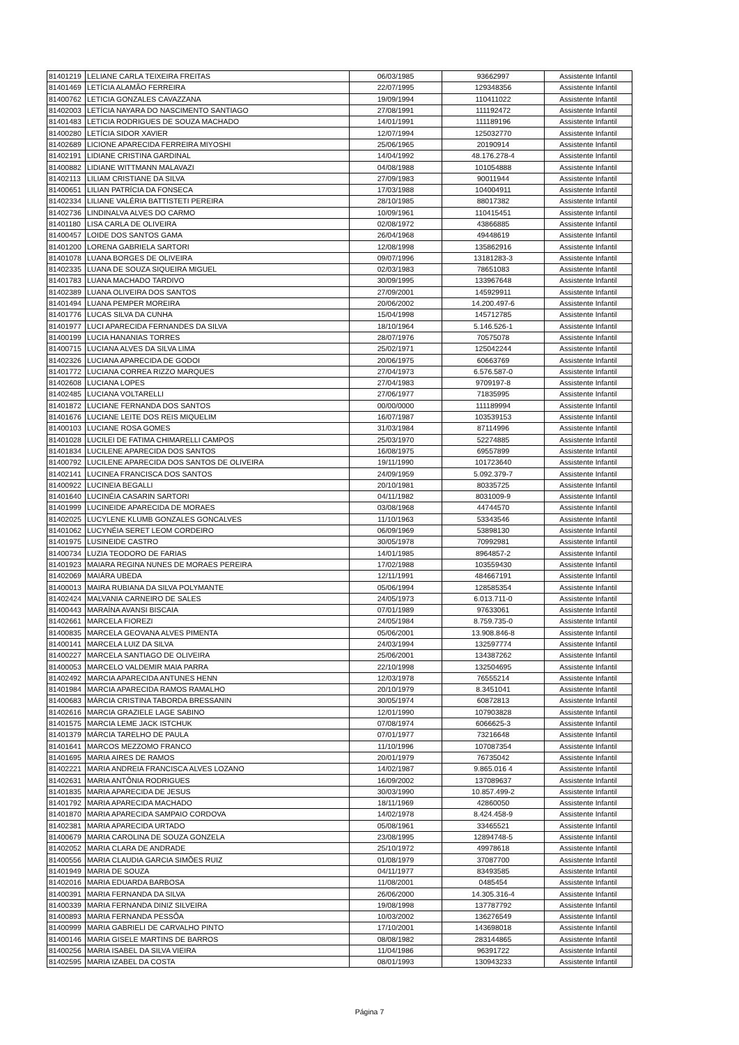| 81401219 | LELIANE CARLA TEIXEIRA FREITAS | 06/03/1985 | 93662997 | Assistente Infantil |
| 81401469 | LETÍCIA ALAMÃO FERREIRA | 22/07/1995 | 129348356 | Assistente Infantil |
| 81400762 | LETICIA GONZALES CAVAZZANA | 19/09/1994 | 110411022 | Assistente Infantil |
| 81402003 | LETÍCIA NAYARA DO NASCIMENTO SANTIAGO | 27/08/1991 | 111192472 | Assistente Infantil |
| 81401483 | LETICIA RODRIGUES DE SOUZA MACHADO | 14/01/1991 | 111189196 | Assistente Infantil |
| 81400280 | LETÍCIA SIDOR XAVIER | 12/07/1994 | 125032770 | Assistente Infantil |
| 81402689 | LICIONE APARECIDA FERREIRA MIYOSHI | 25/06/1965 | 20190914 | Assistente Infantil |
| 81402191 | LIDIANE CRISTINA GARDINAL | 14/04/1992 | 48.176.278-4 | Assistente Infantil |
| 81400882 | LIDIANE WITTMANN MALAVAZI | 04/08/1988 | 101054888 | Assistente Infantil |
| 81402113 | LILIAM CRISTIANE DA SILVA | 27/09/1983 | 90011944 | Assistente Infantil |
| 81400651 | LILIAN PATRÍCIA DA FONSECA | 17/03/1988 | 104004911 | Assistente Infantil |
| 81402334 | LILIANE VALÉRIA BATTISTETI PEREIRA | 28/10/1985 | 88017382 | Assistente Infantil |
| 81402736 | LINDINALVA ALVES DO CARMO | 10/09/1961 | 110415451 | Assistente Infantil |
| 81401180 | LISA CARLA DE OLIVEIRA | 02/08/1972 | 43866885 | Assistente Infantil |
| 81400457 | LOIDE DOS SANTOS GAMA | 26/04/1968 | 49448619 | Assistente Infantil |
| 81401200 | LORENA GABRIELA SARTORI | 12/08/1998 | 135862916 | Assistente Infantil |
| 81401078 | LUANA BORGES DE OLIVEIRA | 09/07/1996 | 13181283-3 | Assistente Infantil |
| 81402335 | LUANA DE SOUZA SIQUEIRA MIGUEL | 02/03/1983 | 78651083 | Assistente Infantil |
| 81401783 | LUANA MACHADO TARDIVO | 30/09/1995 | 133967648 | Assistente Infantil |
| 81402389 | LUANA OLIVEIRA DOS SANTOS | 27/09/2001 | 145929911 | Assistente Infantil |
| 81401494 | LUANA PEMPER MOREIRA | 20/06/2002 | 14.200.497-6 | Assistente Infantil |
| 81401776 | LUCAS SILVA DA CUNHA | 15/04/1998 | 145712785 | Assistente Infantil |
| 81401977 | LUCI APARECIDA FERNANDES DA SILVA | 18/10/1964 | 5.146.526-1 | Assistente Infantil |
| 81400199 | LUCIA HANANIAS TORRES | 28/07/1976 | 70575078 | Assistente Infantil |
| 81400715 | LUCIANA ALVES DA SILVA LIMA | 25/02/1971 | 125042244 | Assistente Infantil |
| 81402326 | LUCIANA APARECIDA DE GODOI | 20/06/1975 | 60663769 | Assistente Infantil |
| 81401772 | LUCIANA CORREA RIZZO MARQUES | 27/04/1973 | 6.576.587-0 | Assistente Infantil |
| 81402608 | LUCIANA LOPES | 27/04/1983 | 9709197-8 | Assistente Infantil |
| 81402485 | LUCIANA VOLTARELLI | 27/06/1977 | 71835995 | Assistente Infantil |
| 81401872 | LUCIANE FERNANDA DOS SANTOS | 00/00/0000 | 111189994 | Assistente Infantil |
| 81401676 | LUCIANE LEITE DOS REIS MIQUELIM | 16/07/1987 | 103539153 | Assistente Infantil |
| 81400103 | LUCIANE ROSA GOMES | 31/03/1984 | 87114996 | Assistente Infantil |
| 81401028 | LUCILEI DE FATIMA CHIMARELLI CAMPOS | 25/03/1970 | 52274885 | Assistente Infantil |
| 81401834 | LUCILENE APARECIDA DOS SANTOS | 16/08/1975 | 69557899 | Assistente Infantil |
| 81400792 | LUCILENE APARECIDA DOS SANTOS DE OLIVEIRA | 19/11/1990 | 101723640 | Assistente Infantil |
| 81402141 | LUCINEA FRANCISCA DOS SANTOS | 24/09/1959 | 5.092.379-7 | Assistente Infantil |
| 81400922 | LUCINEIA BEGALLI | 20/10/1981 | 80335725 | Assistente Infantil |
| 81401640 | LUCINÉIA CASARIN SARTORI | 04/11/1982 | 8031009-9 | Assistente Infantil |
| 81401999 | LUCINEIDE APARECIDA DE MORAES | 03/08/1968 | 44744570 | Assistente Infantil |
| 81402025 | LUCYLENE KLUMB GONZALES GONCALVES | 11/10/1963 | 53343546 | Assistente Infantil |
| 81401062 | LUCYNÉIA SERET LEOM CORDEIRO | 06/09/1969 | 53898130 | Assistente Infantil |
| 81401975 | LUSINEIDE CASTRO | 30/05/1978 | 70992981 | Assistente Infantil |
| 81400734 | LUZIA TEODORO DE FARIAS | 14/01/1985 | 8964857-2 | Assistente Infantil |
| 81401923 | MAIARA REGINA NUNES DE MORAES PEREIRA | 17/02/1988 | 103559430 | Assistente Infantil |
| 81402069 | MAIÁRA UBEDA | 12/11/1991 | 484667191 | Assistente Infantil |
| 81400013 | MAIRA RUBIANA DA SILVA POLYMANTE | 05/06/1994 | 128585354 | Assistente Infantil |
| 81402424 | MALVANIA CARNEIRO DE SALES | 24/05/1973 | 6.013.711-0 | Assistente Infantil |
| 81400443 | MARAÍNA AVANSI BISCAIA | 07/01/1989 | 97633061 | Assistente Infantil |
| 81402661 | MARCELA FIOREZI | 24/05/1984 | 8.759.735-0 | Assistente Infantil |
| 81400835 | MARCELA GEOVANA ALVES PIMENTA | 05/06/2001 | 13.908.846-8 | Assistente Infantil |
| 81400141 | MARCELA LUIZ DA SILVA | 24/03/1994 | 132597774 | Assistente Infantil |
| 81400227 | MARCELA SANTIAGO DE OLIVEIRA | 25/06/2001 | 134387262 | Assistente Infantil |
| 81400053 | MARCELO VALDEMIR MAIA PARRA | 22/10/1998 | 132504695 | Assistente Infantil |
| 81402492 | MARCIA APARECIDA ANTUNES HENN | 12/03/1978 | 76555214 | Assistente Infantil |
| 81401984 | MARCIA APARECIDA RAMOS RAMALHO | 20/10/1979 | 8.3451041 | Assistente Infantil |
| 81400683 | MÁRCIA CRISTINA TABORDA BRESSANIN | 30/05/1974 | 60872813 | Assistente Infantil |
| 81402616 | MARCIA GRAZIELE LAGE SABINO | 12/01/1990 | 107903828 | Assistente Infantil |
| 81401575 | MARCIA LEME JACK ISTCHUK | 07/08/1974 | 6066625-3 | Assistente Infantil |
| 81401379 | MÁRCIA TARELHO DE PAULA | 07/01/1977 | 73216648 | Assistente Infantil |
| 81401641 | MARCOS MEZZOMO FRANCO | 11/10/1996 | 107087354 | Assistente Infantil |
| 81401695 | MARIA AIRES DE RAMOS | 20/01/1979 | 76735042 | Assistente Infantil |
| 81402221 | MARIA ANDREIA FRANCISCA ALVES LOZANO | 14/02/1987 | 9.865.016 4 | Assistente Infantil |
| 81402631 | MARIA ANTÔNIA RODRIGUES | 16/09/2002 | 137089637 | Assistente Infantil |
| 81401835 | MARIA APARECIDA DE JESUS | 30/03/1990 | 10.857.499-2 | Assistente Infantil |
| 81401792 | MARIA APARECIDA MACHADO | 18/11/1969 | 42860050 | Assistente Infantil |
| 81401870 | MARIA APARECIDA SAMPAIO CORDOVA | 14/02/1978 | 8.424.458-9 | Assistente Infantil |
| 81402381 | MARIA APARECIDA URTADO | 05/08/1961 | 33465521 | Assistente Infantil |
| 81400679 | MARIA CAROLINA DE SOUZA GONZELA | 23/08/1995 | 12894748-5 | Assistente Infantil |
| 81402052 | MARIA CLARA DE ANDRADE | 25/10/1972 | 49978618 | Assistente Infantil |
| 81400556 | MARIA CLAUDIA GARCIA SIMÕES RUIZ | 01/08/1979 | 37087700 | Assistente Infantil |
| 81401949 | MARIA DE SOUZA | 04/11/1977 | 83493585 | Assistente Infantil |
| 81402016 | MARIA EDUARDA BARBOSA | 11/08/2001 | 0485454 | Assistente Infantil |
| 81400391 | MARIA FERNANDA DA SILVA | 26/06/2000 | 14.305.316-4 | Assistente Infantil |
| 81400339 | MARIA FERNANDA DINIZ SILVEIRA | 19/08/1998 | 137787792 | Assistente Infantil |
| 81400893 | MARIA FERNANDA PESSÔA | 10/03/2002 | 136276549 | Assistente Infantil |
| 81400999 | MARIA GABRIELI DE CARVALHO PINTO | 17/10/2001 | 143698018 | Assistente Infantil |
| 81400146 | MARIA GISELE MARTINS DE BARROS | 08/08/1982 | 283144865 | Assistente Infantil |
| 81400256 | MARIA ISABEL DA SILVA VIEIRA | 11/04/1986 | 96391722 | Assistente Infantil |
| 81402595 | MARIA IZABEL DA COSTA | 08/01/1993 | 130943233 | Assistente Infantil |
Página 7